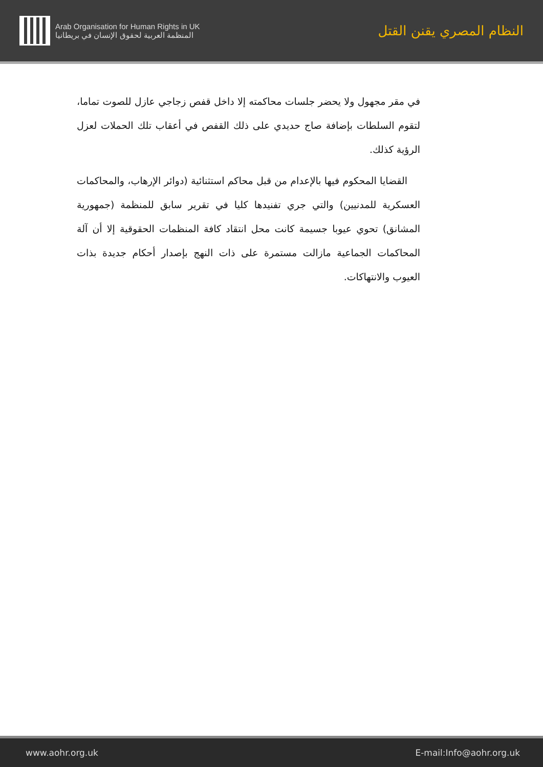Arab Organisation for Human Rights in UK
المنظمة العربية لحقوق الإنسان في بريطانيا
النظام المصري يقنن القتل
في مقر مجهول ولا يحضر جلسات محاكمته إلا داخل قفص زجاجي عازل للصوت تماما، لتقوم السلطات بإضافة صاج حديدي على ذلك القفص في أعقاب تلك الحملات لعزل الرؤية كذلك.
القضايا المحكوم فيها بالإعدام من قبل محاكم استثنائية (دوائر الإرهاب، والمحاكمات العسكرية للمدنيين) والتي جري تفنيدها كليا في تقرير سابق للمنظمة (جمهورية المشانق) تحوي عيوبا جسيمة كانت محل انتقاد كافة المنظمات الحقوقية إلا أن آلة المحاكمات الجماعية مازالت مستمرة على ذات النهج بإصدار أحكام جديدة بذات العيوب والانتهاكات.
www.aohr.org.uk E-mail:Info@aohr.org.uk